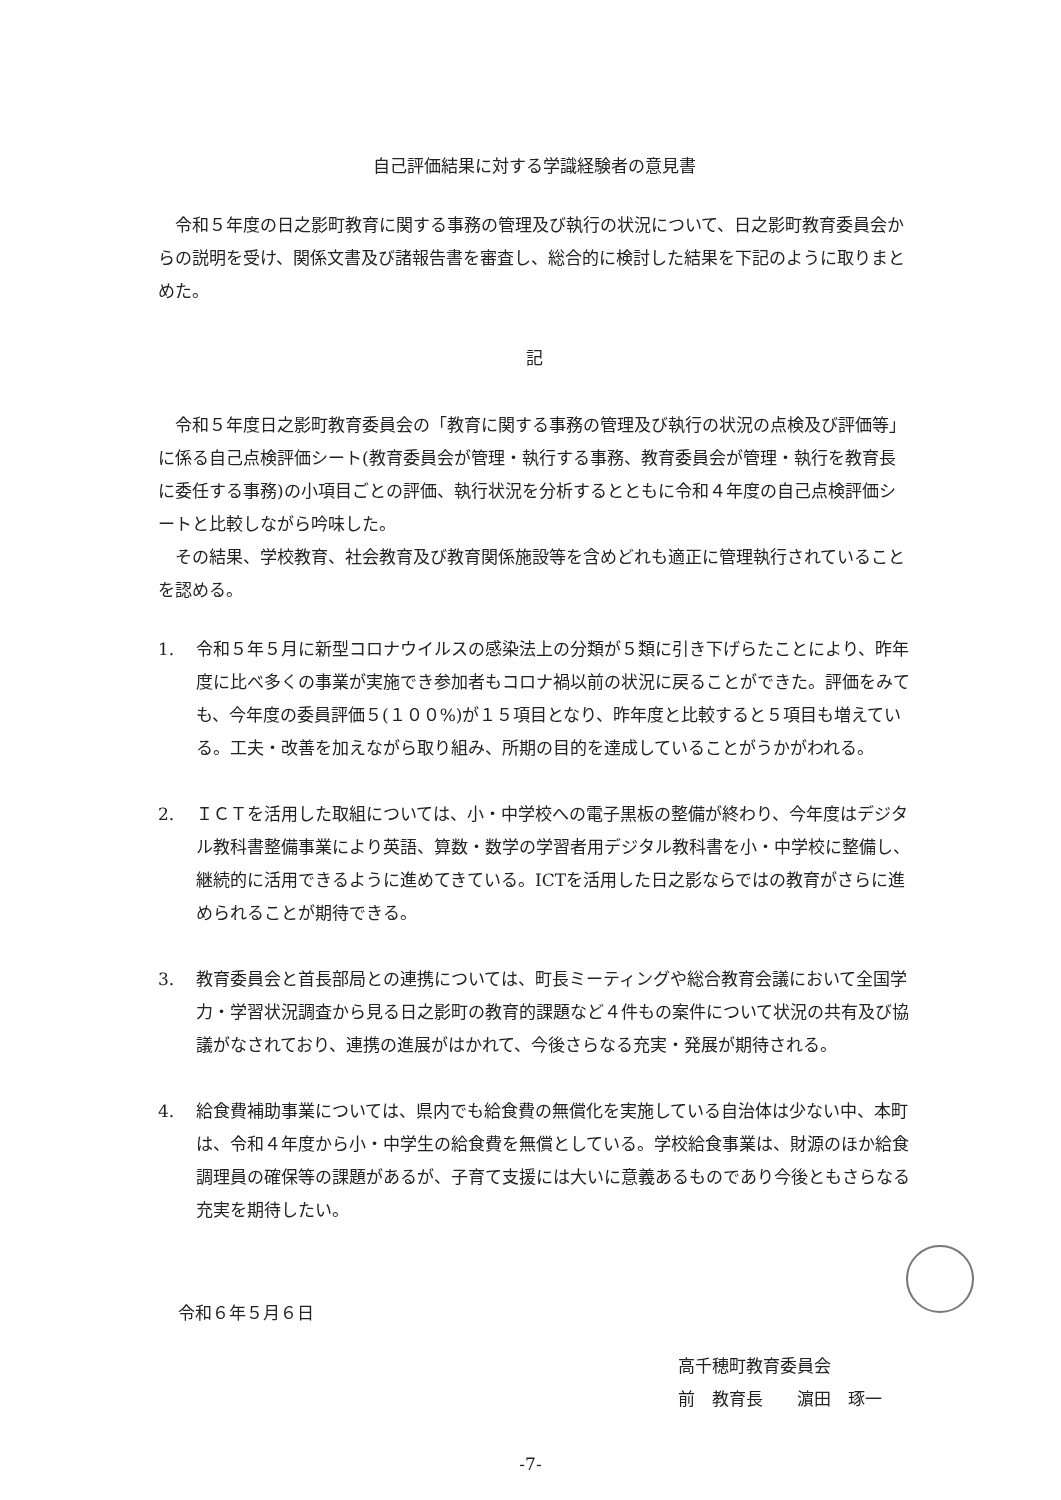自己評価結果に対する学識経験者の意見書
令和５年度の日之影町教育に関する事務の管理及び執行の状況について、日之影町教育委員会からの説明を受け、関係文書及び諸報告書を審査し、総合的に検討した結果を下記のように取りまとめた。
記
令和５年度日之影町教育委員会の「教育に関する事務の管理及び執行の状況の点検及び評価等」に係る自己点検評価シート(教育委員会が管理・執行する事務、教育委員会が管理・執行を教育長に委任する事務)の小項目ごとの評価、執行状況を分析するとともに令和４年度の自己点検評価シートと比較しながら吟味した。
その結果、学校教育、社会教育及び教育関係施設等を含めどれも適正に管理執行されていることを認める。
1. 令和５年５月に新型コロナウイルスの感染法上の分類が５類に引き下げらたことにより、昨年度に比べ多くの事業が実施でき参加者もコロナ禍以前の状況に戻ることができた。評価をみても、今年度の委員評価５(１００%)が１５項目となり、昨年度と比較すると５項目も増えている。工夫・改善を加えながら取り組み、所期の目的を達成していることがうかがわれる。
2. ＩＣＴを活用した取組については、小・中学校への電子黒板の整備が終わり、今年度はデジタル教科書整備事業により英語、算数・数学の学習者用デジタル教科書を小・中学校に整備し、継続的に活用できるように進めてきている。ICTを活用した日之影ならではの教育がさらに進められることが期待できる。
3. 教育委員会と首長部局との連携については、町長ミーティングや総合教育会議において全国学力・学習状況調査から見る日之影町の教育的課題など４件もの案件について状況の共有及び協議がなされており、連携の進展がはかれて、今後さらなる充実・発展が期待される。
4. 給食費補助事業については、県内でも給食費の無償化を実施している自治体は少ない中、本町は、令和４年度から小・中学生の給食費を無償としている。学校給食事業は、財源のほか給食調理員の確保等の課題があるが、子育て支援には大いに意義あるものであり今後ともさらなる充実を期待したい。
令和６年５月６日
高千穂町教育委員会
前　教育長　　濵田　琢一
-7-